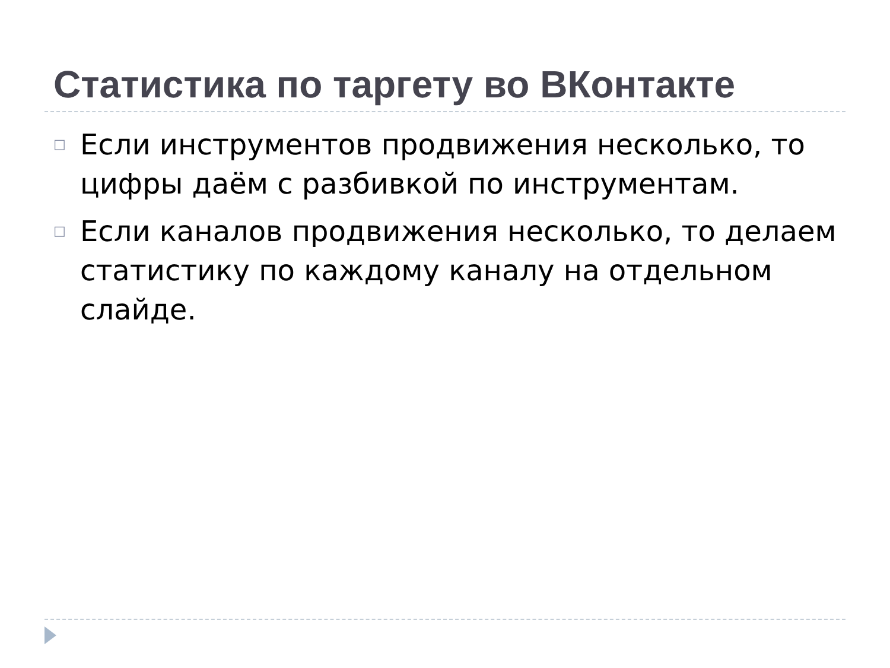Статистика по таргету во ВКонтакте
□ Если инструментов продвижения несколько, то цифры даём с разбивкой по инструментам.
□ Если каналов продвижения несколько, то делаем статистику по каждому каналу на отдельном слайде.